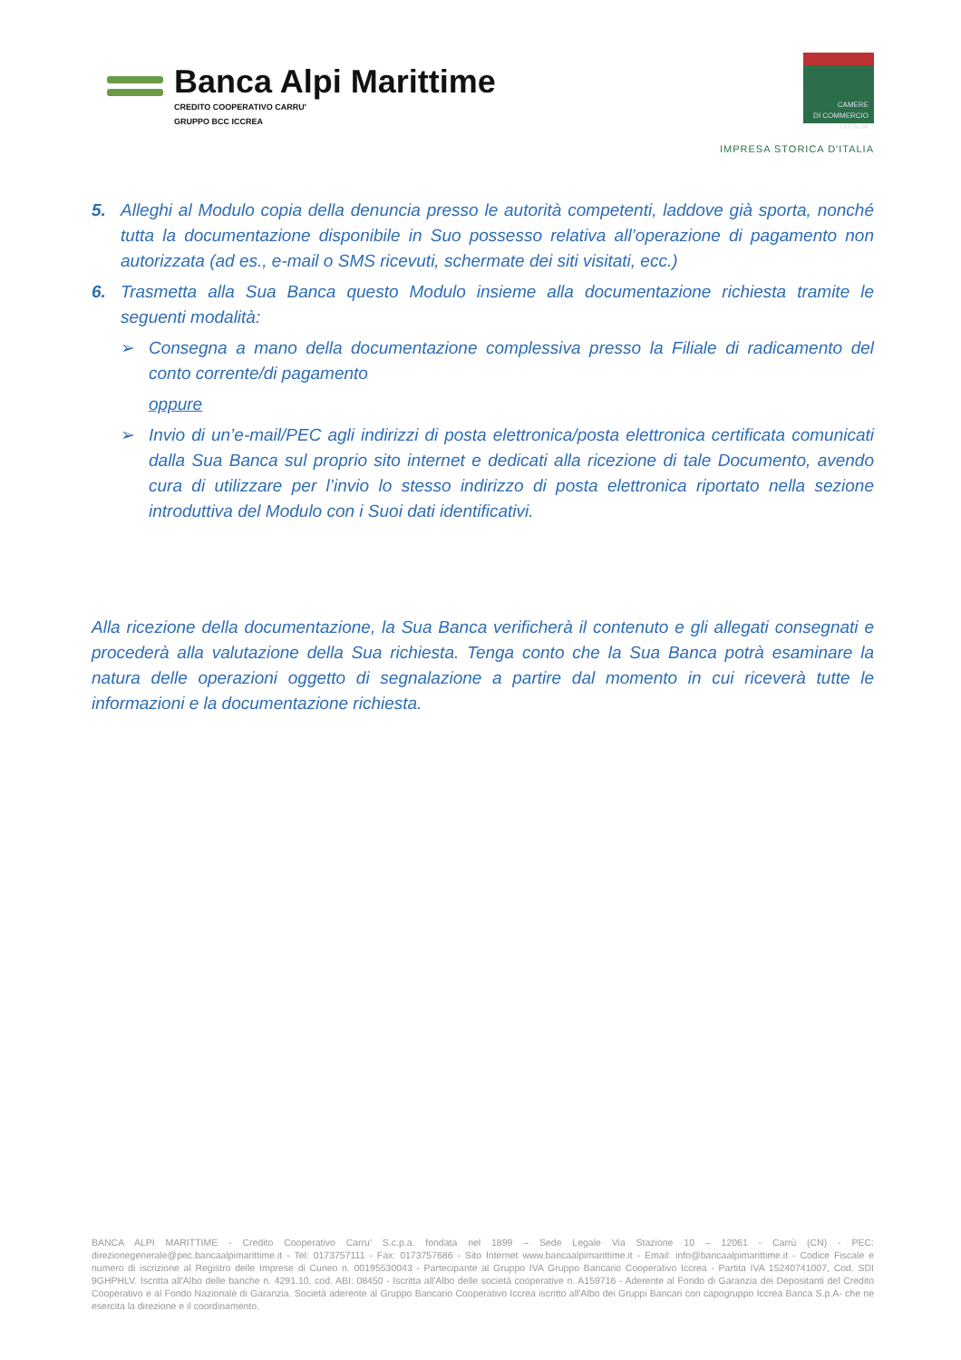Banca Alpi Marittime
CREDITO COOPERATIVO CARRU'
GRUPPO BCC ICCREA
CAMERE
DI COMMERCIO
D'ITALIA
IMPRESA STORICA D'ITALIA
5. Alleghi al Modulo copia della denuncia presso le autorità competenti, laddove già sporta, nonché tutta la documentazione disponibile in Suo possesso relativa all’operazione di pagamento non autorizzata (ad es., e-mail o SMS ricevuti, schermate dei siti visitati, ecc.)
6. Trasmetta alla Sua Banca questo Modulo insieme alla documentazione richiesta tramite le seguenti modalità:
➢ Consegna a mano della documentazione complessiva presso la Filiale di radicamento del conto corrente/di pagamento
oppure
➢ Invio di un’e-mail/PEC agli indirizzi di posta elettronica/posta elettronica certificata comunicati dalla Sua Banca sul proprio sito internet e dedicati alla ricezione di tale Documento, avendo cura di utilizzare per l’invio lo stesso indirizzo di posta elettronica riportato nella sezione introduttiva del Modulo con i Suoi dati identificativi.
Alla ricezione della documentazione, la Sua Banca verificherà il contenuto e gli allegati consegnati e procederà alla valutazione della Sua richiesta. Tenga conto che la Sua Banca potrà esaminare la natura delle operazioni oggetto di segnalazione a partire dal momento in cui riceverà tutte le informazioni e la documentazione richiesta.
BANCA ALPI MARITTIME - Credito Cooperativo Carru' S.c.p.a. fondata nel 1899 – Sede Legale Via Stazione 10 – 12061 - Carrù (CN) - PEC: direzionegenerale@pec.bancaalpimarittime.it - Tel: 0173757111 - Fax: 0173757686 - Sito Internet www.bancaalpimarittime.it - Email: info@bancaalpimarittime.it - Codice Fiscale e numero di iscrizione al Registro delle Imprese di Cuneo n. 00195530043 - Partecipante al Gruppo IVA Gruppo Bancario Cooperativo Iccrea - Partita IVA 15240741007, Cod. SDI 9GHPHLV. Iscritta all'Albo delle banche n. 4291.10, cod. ABI: 08450 - Iscritta all'Albo delle società cooperative n. A159716 - Aderente al Fondo di Garanzia dei Depositanti del Credito Cooperativo e al Fondo Nazionale di Garanzia. Società aderente al Gruppo Bancario Cooperativo Iccrea iscritto all'Albo dei Gruppi Bancari con capogruppo Iccrea Banca S.p.A- che ne esercita la direzione e il coordinamento.